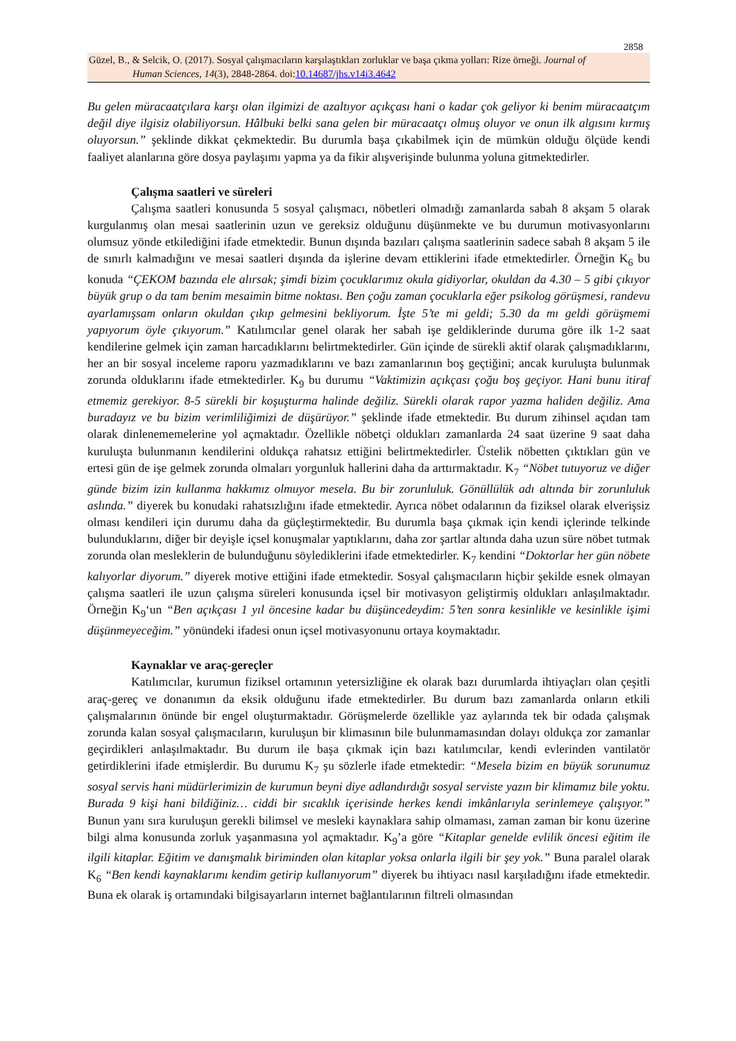2858
Güzel, B., & Selcik, O. (2017). Sosyal çalışmacıların karşılaştıkları zorluklar ve başa çıkma yolları: Rize örneği. Journal of
Human Sciences, 14(3), 2848-2864. doi:10.14687/jhs.v14i3.4642
Bu gelen müracaatçılara karşı olan ilgimizi de azaltıyor açıkçası hani o kadar çok geliyor ki benim müracaatçım değil diye ilgisiz olabiliyorsun. Hâlbuki belki sana gelen bir müracaatçı olmuş oluyor ve onun ilk algısını kırmış oluyorsun.” şeklinde dikkat çekmektedir. Bu durumla başa çıkabilmek için de mümkün olduğu ölçüde kendi faaliyet alanlarına göre dosya paylaşımı yapma ya da fikir alışverişinde bulunma yoluna gitmektedirler.
Çalışma saatleri ve süreleri
Çalışma saatleri konusunda 5 sosyal çalışmacı, nöbetleri olmadığı zamanlarda sabah 8 akşam 5 olarak kurgulanmış olan mesai saatlerinin uzun ve gereksiz olduğunu düşünmekte ve bu durumun motivasyonlarını olumsuz yönde etkilediğini ifade etmektedir. Bunun dışında bazıları çalışma saatlerinin sadece sabah 8 akşam 5 ile de sınırlı kalmadığını ve mesai saatleri dışında da işlerine devam ettiklerini ifade etmektedirler. Örneğin K<sub>6</sub> bu konuda “ÇEKOM bazında ele alırsak; şimdi bizim çocuklarımız okula gidiyorlar, okuldan da 4.30 – 5 gibi çıkıyor büyük grup o da tam benim mesaimin bitme noktası. Ben çoğu zaman çocuklarla eğer psikolog görüşmesi, randevu ayarlamışsam onların okuldan çıkıp gelmesini bekliyorum. İşte 5’te mi geldi; 5.30 da mı geldi görüşmemi yapıyorum öyle çıkıyorum.” Katılımcılar genel olarak her sabah işe geldiklerinde duruma göre ilk 1-2 saat kendilerine gelmek için zaman harcadıklarını belirtmektedirler. Gün içinde de sürekli aktif olarak çalışmadıklarını, her an bir sosyal inceleme raporu yazmadıklarını ve bazı zamanlarının boş geçtiğini; ancak kuruluşta bulunmak zorunda olduklarını ifade etmektedirler. K<sub>9</sub> bu durumu “Vaktimizin açıkçası çoğu boş geçiyor. Hani bunu itiraf etmemiz gerekiyor. 8-5 sürekli bir koşuşturma halinde değiliz. Sürekli olarak rapor yazma haliden değiliz. Ama buradayız ve bu bizim verimliliğimizi de düşürüyor.” şeklinde ifade etmektedir. Bu durum zihinsel açıdan tam olarak dinlenememelerine yol açmaktadır. Özellikle nöbetçi oldukları zamanlarda 24 saat üzerine 9 saat daha kuruluşta bulunmanın kendilerini oldukça rahatsız ettiğini belirtmektedirler. Üstelik nöbetten çıktıkları gün ve ertesi gün de işe gelmek zorunda olmaları yorgunluk hallerini daha da arttırmaktadır. K<sub>7</sub> “Nöbet tutuyoruz ve diğer günde bizim izin kullanma hakkımız olmuyor mesela. Bu bir zorunluluk. Gönüllülük adı altında bir zorunluluk aslında.” diyerek bu konudaki rahatsızlığını ifade etmektedir. Ayrıca nöbet odalarının da fiziksel olarak elverişsiz olması kendileri için durumu daha da güçleştirmektedir. Bu durumla başa çıkmak için kendi içlerinde telkinde bulunduklarını, diğer bir deyişle içsel konuşmalar yaptıklarını, daha zor şartlar altında daha uzun süre nöbet tutmak zorunda olan mesleklerin de bulunduğunu söylediklerini ifade etmektedirler. K<sub>7</sub> kendini “Doktorlar her gün nöbete kalıyorlar diyorum.” diyerek motive ettiğini ifade etmektedir. Sosyal çalışmacıların hiçbir şekilde esnek olmayan çalışma saatleri ile uzun çalışma süreleri konusunda içsel bir motivasyon geliştirmiş oldukları anlaşılmaktadır. Örneğin K<sub>9</sub>‘un “Ben açıkçası 1 yıl öncesine kadar bu düşüncedeydim: 5’ten sonra kesinlikle ve kesinlikle işimi düşünmeyeceğim.” yönündeki ifadesi onun içsel motivasyonunu ortaya koymaktadır.
Kaynaklar ve araç-gereçler
Katılımcılar, kurumun fiziksel ortamının yetersizliğine ek olarak bazı durumlarda ihtiyaçları olan çeşitli araç-gereç ve donanımın da eksik olduğunu ifade etmektedirler. Bu durum bazı zamanlarda onların etkili çalışmalarının önünde bir engel oluşturmaktadır. Görüşmelerde özellikle yaz aylarında tek bir odada çalışmak zorunda kalan sosyal çalışmacıların, kuruluşun bir klimasının bile bulunmamasından dolayı oldukça zor zamanlar geçirdikleri anlaşılmaktadır. Bu durum ile başa çıkmak için bazı katılımcılar, kendi evlerinden vantilatör getirdiklerini ifade etmişlerdir. Bu durumu K<sub>7</sub> şu sözlerle ifade etmektedir: “Mesela bizim en büyük sorunumuz sosyal servis hani müdürlerimizin de kurumun beyni diye adlandırdığı sosyal serviste yazın bir klimamız bile yoktu. Burada 9 kişi hani bildiğiniz… ciddi bir sıcaklık içerisinde herkes kendi imkânlarıyla serinlemeye çalışıyor.” Bunun yanı sıra kuruluşun gerekli bilimsel ve mesleki kaynaklara sahip olmaması, zaman zaman bir konu üzerine bilgi alma konusunda zorluk yaşanmasına yol açmaktadır. K<sub>9</sub>’a göre “Kitaplar genelde evlilik öncesi eğitim ile ilgili kitaplar. Eğitim ve danışmalık biriminden olan kitaplar yoksa onlarla ilgili bir şey yok.” Buna paralel olarak K<sub>6</sub> “Ben kendi kaynaklarımı kendim getirip kullanıyorum” diyerek bu ihtiyacı nasıl karşıladığını ifade etmektedir. Buna ek olarak iş ortamındaki bilgisayarların internet bağlantılarının filtreli olmasından